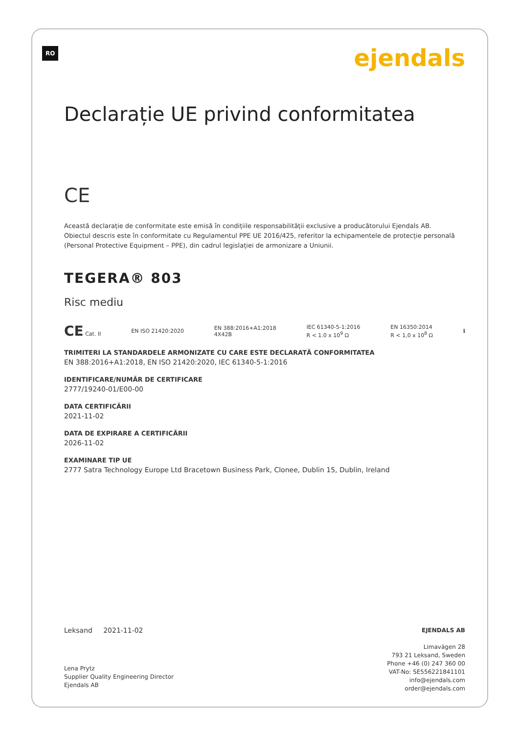RO
ejendals
Declarație UE privind conformitatea
CE
Această declarație de conformitate este emisă în condițiile responsabilității exclusive a producătorului Ejendals AB.
Obiectul descris este în conformitate cu Regulamentul PPE UE 2016/425, referitor la echipamentele de protecție personală (Personal Protective Equipment – PPE), din cadrul legislației de armonizare a Uniunii.
TEGERA® 803
Risc mediu
CE Cat. II EN ISO 21420:2020 EN 388:2016+A1:2018
4X42B IEC 61340-5-1:2016
R < 1.0 x 10<sup>9</sup> Ω EN 16350:2014
R < 1,0 x 10<sup>8</sup> Ω ℹ
TRIMITERI LA STANDARDELE ARMONIZATE CU CARE ESTE DECLARATĂ CONFORMITATEA
EN 388:2016+A1:2018, EN ISO 21420:2020, IEC 61340-5-1:2016
IDENTIFICARE/NUMĂR DE CERTIFICARE
2777/19240-01/E00-00
DATA CERTIFICĂRII
2021-11-02
DATA DE EXPIRARE A CERTIFICĂRII
2026-11-02
EXAMINARE TIP UE
2777 Satra Technology Europe Ltd Bracetown Business Park, Clonee, Dublin 15, Dublin, Ireland
Leksand 2021-11-02
Lena Prytz
Supplier Quality Engineering Director
Ejendals AB
EJENDALS AB
Limavägen 28
793 21 Leksand, Sweden
Phone +46 (0) 247 360 00
VAT-No: SE556221841101
info@ejendals.com
order@ejendals.com